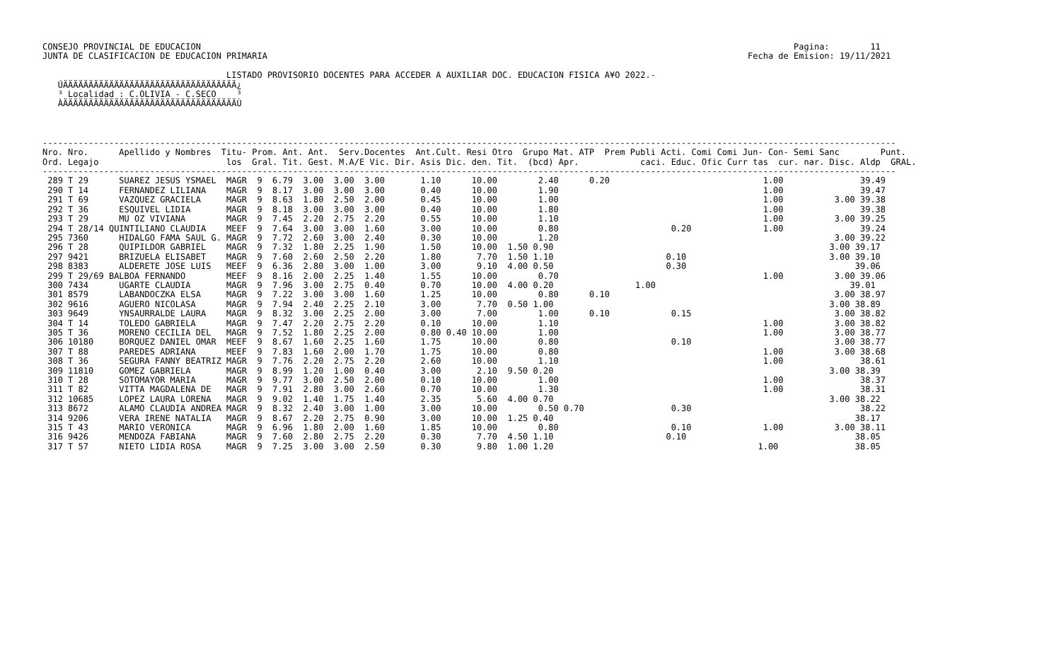CONSEJO PROVINCIAL DE EDUCACION                                                                                                                    Pagina:        11
JUNTA DE CLASIFICACION DE EDUCACION PRIMARIA                                                                                              Fecha de Emision: 19/11/2021

                                    LISTADO PROVISORIO DOCENTES PARA ACCEDER A AUXILIAR DOC. EDUCACION FISICA A¥O 2022.-
   ÚÄÄÄÄÄÄÄÄÄÄÄÄÄÄÄÄÄÄÄÄÄÄÄÄÄÄÄÄÄÄÄÄÄÄ¿
   ³ Localidad : C.OLIVIA - C.SECO    ³
   ÀÄÄÄÄÄÄÄÄÄÄÄÄÄÄÄÄÄÄÄÄÄÄÄÄÄÄÄÄÄÄÄÄÄÄÙ
-----------------------------------------------------------------------------------------------------------------------------------------------------------------------
Nro. Nro.      Apellido y Nombres  Titu- Prom. Ant. Ant.  Serv.Docentes  Ant.Cult. Resi Otro  Grupo Mat. ATP  Prem Publi Acti. Comi Comi Jun- Con- Semi Sanc        Punt.
Ord. Legajo                         los  Gral. Tit. Gest. M.A/E Vic. Dir. Asis Dic. den. Tit.  (bcd) Apr.            caci. Educ. Ofic Curr tas  cur. nar. Disc. Aldp  GRAL.
-----------------------------------------------------------------------------------------------------------------------------------------------------------------------
 289 T 29      SUAREZ JESUS YSMAEL  MAGR  9  6.79  3.00  3.00  3.00       1.10      10.00        2.40      0.20                              1.00               39.49
 290 T 14      FERNANDEZ LILIANA    MAGR  9  8.17  3.00  3.00  3.00       0.40      10.00        1.90                                        1.00               39.47
 291 T 69      VAZQUEZ GRACIELA     MAGR  9  8.63  1.80  2.50  2.00       0.45      10.00        1.00                                        1.00          3.00 39.38
 292 T 36      ESQUIVEL LIDIA       MAGR  9  8.18  3.00  3.00  3.00       0.40      10.00        1.80                                        1.00               39.38
 293 T 29      MU OZ VIVIANA        MAGR  9  7.45  2.20  2.75  2.20       0.55      10.00        1.10                                        1.00          3.00 39.25
 294 T 28/14 QUINTILIANO CLAUDIA    MEEF  9  7.64  3.00  3.00  1.60       3.00      10.00        0.80                      0.20              1.00               39.24
 295 7360      HIDALGO FAMA SAUL G. MAGR  9  7.72  2.60  3.00  2.40       0.30      10.00        1.20                                                      3.00 39.22
 296 T 28      QUIPILDOR GABRIEL    MAGR  9  7.32  1.80  2.25  1.90       1.50      10.00  1.50 0.90                                                      3.00 39.17
 297 9421      BRIZUELA ELISABET    MAGR  9  7.60  2.60  2.50  2.20       1.80       7.70  1.50 1.10                      0.10                            3.00 39.10
 298 8383      ALDERETE JOSE LUIS   MEEF  9  6.36  2.80  3.00  1.00       3.00       9.10  4.00 0.50                      0.30                                 39.06
 299 T 29/69 BALBOA FERNANDO        MEEF  9  8.16  2.00  2.25  1.40       1.55      10.00        0.70                                        1.00          3.00 39.06
 300 7434      UGARTE CLAUDIA       MAGR  9  7.96  3.00  2.75  0.40       0.70      10.00  4.00 0.20                1.00                                      39.01
 301 8579      LABANDOCZKA ELSA     MAGR  9  7.22  3.00  3.00  1.60       1.25      10.00        0.80      0.10                                            3.00 38.97
 302 9616      AGUERO NICOLASA      MAGR  9  7.94  2.40  2.25  2.10       3.00       7.70  0.50 1.00                                                      3.00 38.89
 303 9649      YNSAURRALDE LAURA    MAGR  9  8.32  3.00  2.25  2.00       3.00       7.00        1.00      0.10            0.15                            3.00 38.82
 304 T 14      TOLEDO GABRIELA      MAGR  9  7.47  2.20  2.75  2.20       0.10      10.00        1.10                                        1.00          3.00 38.82
 305 T 36      MORENO CECILIA DEL   MAGR  9  7.52  1.80  2.25  2.00       0.80 0.40 10.00        1.00                                        1.00          3.00 38.77
 306 10180     BORQUEZ DANIEL OMAR  MEEF  9  8.67  1.60  2.25  1.60       1.75      10.00        0.80                      0.10                            3.00 38.77
 307 T 88      PAREDES ADRIANA      MEEF  9  7.83  1.60  2.00  1.70       1.75      10.00        0.80                                        1.00          3.00 38.68
 308 T 36      SEGURA FANNY BEATRIZ MAGR  9  7.76  2.20  2.75  2.20       2.60      10.00        1.10                                        1.00               38.61
 309 11810     GOMEZ GABRIELA       MAGR  9  8.99  1.20  1.00  0.40       3.00       2.10  9.50 0.20                                                      3.00 38.39
 310 T 28      SOTOMAYOR MARIA      MAGR  9  9.77  3.00  2.50  2.00       0.10      10.00        1.00                                        1.00               38.37
 311 T 82      VITTA MAGDALENA DE   MAGR  9  7.91  2.80  3.00  2.60       0.70      10.00        1.30                                        1.00               38.31
 312 10685     LOPEZ LAURA LORENA   MAGR  9  9.02  1.40  1.75  1.40       2.35       5.60  4.00 0.70                                                      3.00 38.22
 313 8672      ALAMO CLAUDIA ANDREA MAGR  9  8.32  2.40  3.00  1.00       3.00      10.00        0.50 0.70                 0.30                                 38.22
 314 9206      VERA IRENE NATALIA   MAGR  9  8.67  2.20  2.75  0.90       3.00      10.00  1.25 0.40                                                           38.17
 315 T 43      MARIO VERONICA       MAGR  9  6.96  1.80  2.00  1.60       1.85      10.00        0.80                      0.10              1.00          3.00 38.11
 316 9426      MENDOZA FABIANA      MAGR  9  7.60  2.80  2.75  2.20       0.30       7.70  4.50 1.10                      0.10                                 38.05
 317 T 57      NIETO LIDIA ROSA     MAGR  9  7.25  3.00  3.00  2.50       0.30       9.80  1.00 1.20                                        1.00               38.05